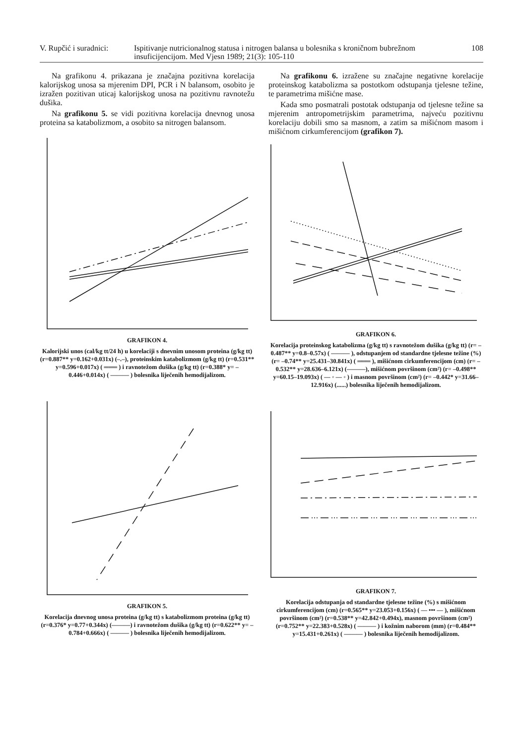V. Rupčić i suradnici:
Ispitivanje nutricionalnog statusa i nitrogen balansa u bolesnika s kroničnom bubrežnom insuficijencijom. Med Vjesn 1989; 21(3): 105-110
108
Na grafikonu 4. prikazana je značajna pozitivna korelacija kalorijskog unosa sa mjerenim DPI, PCR i N balansom, osobito je izražen pozitivan uticaj kalorijskog unosa na pozitivnu ravnotežu dušika.
Na grafikonu 5. se vidi pozitivna korelacija dnevnog unosa proteina sa katabolizmom, a osobito sa nitrogen balansom.
GRAFIKON 4.
Kalorijski unos (cal/kg tt/24 h) u korelaciji s dnevnim unosom proteina (g/kg tt) (r=0.887** y=0.162+0.031x) (–.–), proteinskim katabolizmom (g/kg tt) (r=0.531** y=0.596+0.017x) ( ═══ ) i ravnotežom dušika (g/kg tt) (r=0.388* y= –0.446+0.014x) ( ——— ) bolesnika liječenih hemodijalizom.
GRAFIKON 5.
Korelacija dnevnog unosa proteina (g/kg tt) s katabolizmom proteina (g/kg tt) (r=0.376* y=0.77+0.344x) (———) i ravnotežom dušika (g/kg tt) (r=0.622** y= –0.784+0.666x) ( ——— ) bolesnika liječenih hemodijalizom.
Na grafikonu 6. izražene su značajne negativne korelacije proteinskog katabolizma sa postotkom odstupanja tjelesne težine, te parametrima mišićne mase.
Kada smo posmatrali postotak odstupanja od tjelesne težine sa mjerenim antropometrijskim parametrima, najveću pozitivnu korelaciju dobili smo sa masnom, a zatim sa mišićnom masom i mišićnom cirkumferencijom (grafikon 7).
GRAFIKON 6.
Korelacija proteinskog katabolizma (g/kg tt) s ravnotežom dušika (g/kg tt) (r= –0.487** y=0.8–0.57x) ( ——— ), odstupanjem od standardne tjelesne težine (%) (r= –0.74** y=25.431–30.841x) ( ═══ ), mišićnom cirkumferencijom (cm) (r= –0.532** y=28.636–6.121x) (———), mišićnom površinom (cm²) (r= –0.498** y=60.15–19.093x) ( — ◦ — ◦ ) i masnom površinom (cm²) (r= –0.442* y=31.66–12.916x) (......) bolesnika liječenih hemodijalizom.
GRAFIKON 7.
Korelacija odstupanja od standardne tjelesne težine (%) s mišićnom cirkumferencijom (cm) (r=0.565** y=23.053+0.156x) ( — ••• — ), mišićnom površinom (cm²) (r=0.538** y=42.842+0.494x), masnom površinom (cm²) (r=0.752** y=22.383+0.528x) ( ——— ) i kožnim naborom (mm) (r=0.484** y=15.431+0.261x) ( ——— ) bolesnika liječenih hemodijalizom.